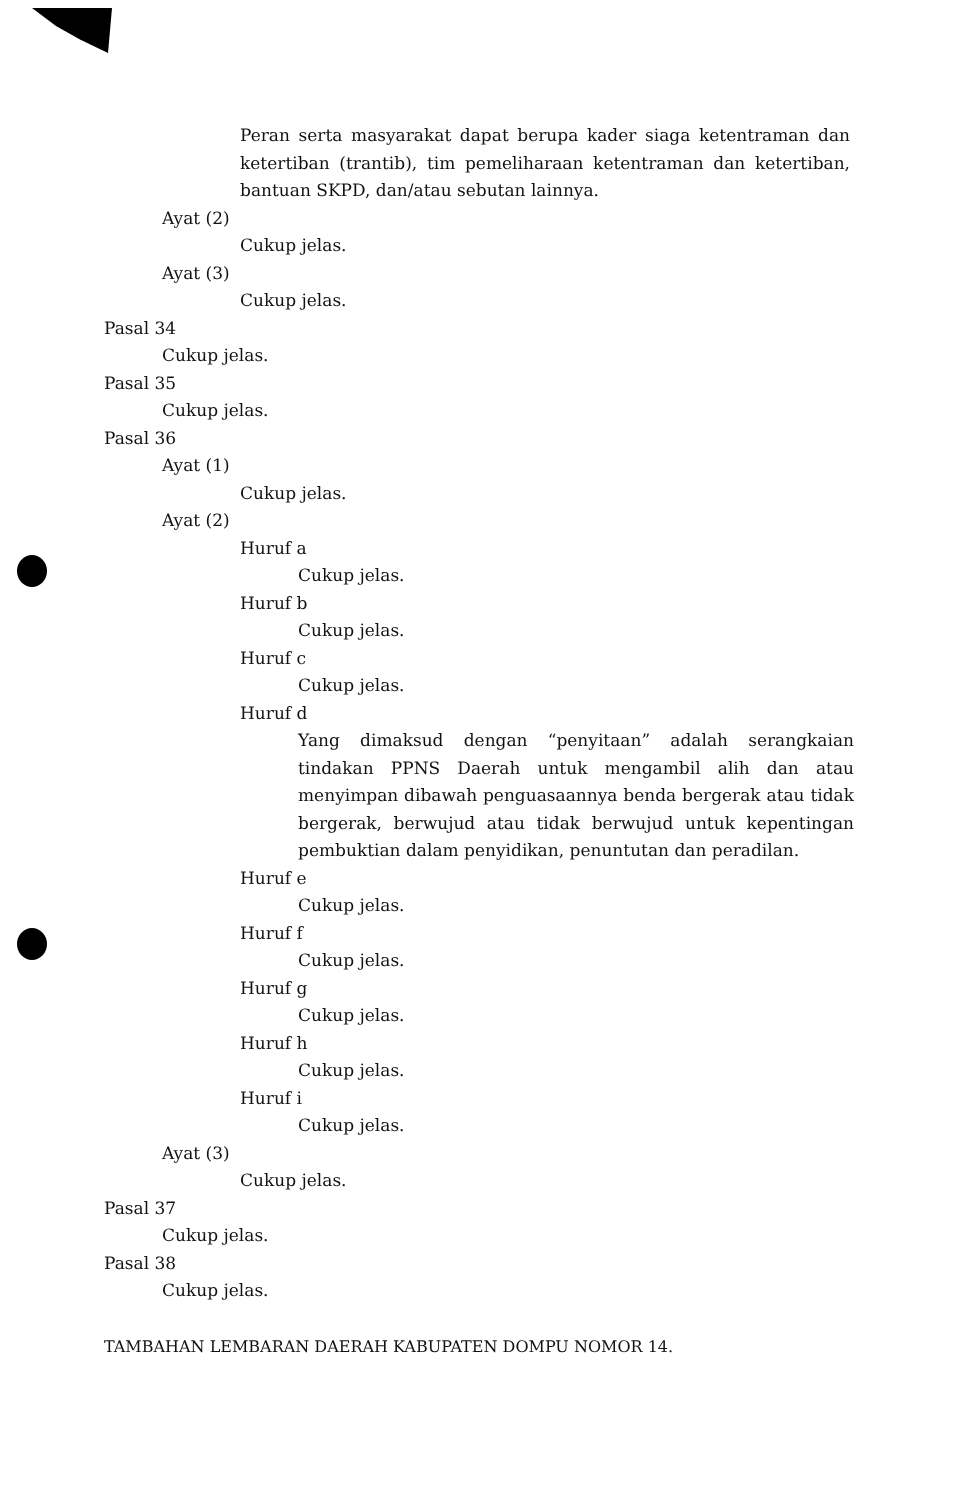Peran serta masyarakat dapat berupa kader siaga ketentraman dan ketertiban (trantib), tim pemeliharaan ketentraman dan ketertiban, bantuan SKPD, dan/atau sebutan lainnya.
Ayat (2)
Cukup jelas.
Ayat (3)
Cukup jelas.
Pasal 34
Cukup jelas.
Pasal 35
Cukup jelas.
Pasal 36
Ayat (1)
Cukup jelas.
Ayat (2)
Huruf a
Cukup jelas.
Huruf b
Cukup jelas.
Huruf c
Cukup jelas.
Huruf d
Yang dimaksud dengan “penyitaan” adalah serangkaian tindakan PPNS Daerah untuk mengambil alih dan atau menyimpan dibawah penguasaannya benda bergerak atau tidak bergerak, berwujud atau tidak berwujud untuk kepentingan pembuktian dalam penyidikan, penuntutan dan peradilan.
Huruf e
Cukup jelas.
Huruf f
Cukup jelas.
Huruf g
Cukup jelas.
Huruf h
Cukup jelas.
Huruf i
Cukup jelas.
Ayat (3)
Cukup jelas.
Pasal 37
Cukup jelas.
Pasal 38
Cukup jelas.
TAMBAHAN LEMBARAN DAERAH KABUPATEN DOMPU NOMOR 14.